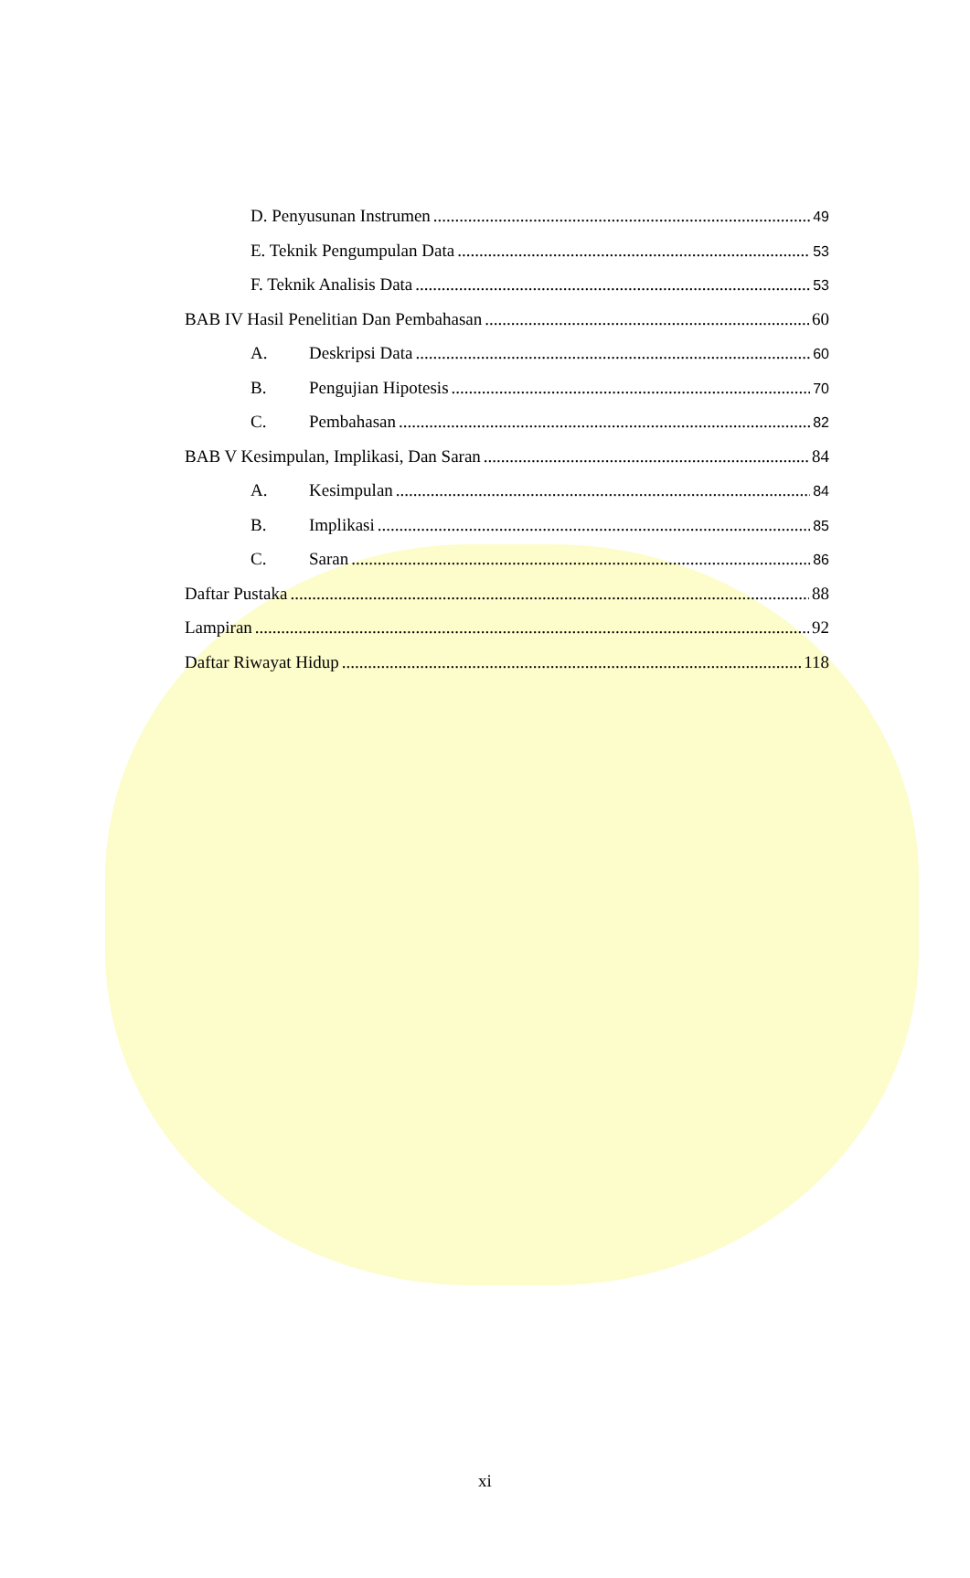D. Penyusunan Instrumen 49
E. Teknik Pengumpulan Data 53
F. Teknik Analisis Data 53
BAB IV Hasil Penelitian Dan Pembahasan 60
A. Deskripsi Data 60
B. Pengujian Hipotesis 70
C. Pembahasan 82
BAB V Kesimpulan, Implikasi, Dan Saran 84
A. Kesimpulan 84
B. Implikasi 85
C. Saran 86
Daftar Pustaka 88
Lampiran 92
Daftar Riwayat Hidup 118
xi